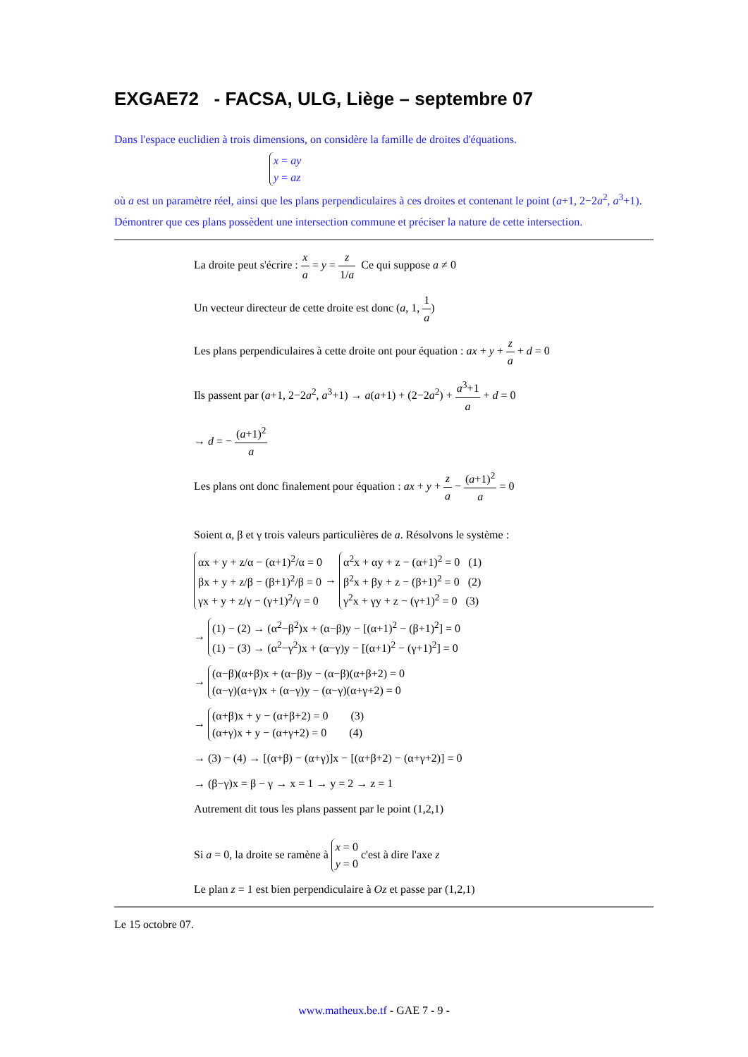EXGAE72 - FACSA, ULG, Liège – septembre 07
Dans l'espace euclidien à trois dimensions, on considère la famille de droites d'équations.
x = ay
y = az
où a est un paramètre réel, ainsi que les plans perpendiculaires à ces droites et contenant le point (a+1, 2−2a<sup>2</sup>, a<sup>3</sup>+1).
Démontrer que ces plans possèdent une intersection commune et préciser la nature de cette intersection.
La droite peut s'écrire : x a = y = z 1/a Ce qui suppose a ≠ 0
Un vecteur directeur de cette droite est donc (a, 1, 1 a)
Les plans perpendiculaires à cette droite ont pour équation : ax + y + z a + d = 0
Ils passent par (a+1, 2−2a<sup>2</sup>, a<sup>3</sup>+1) → a(a+1) + (2−2a<sup>2</sup>) + a<sup>3</sup>+1 a + d = 0
→ d = − (a+1)<sup>2</sup> a
Les plans ont donc finalement pour équation : ax + y + z a − (a+1)<sup>2</sup> a = 0
Soient α, β et γ trois valeurs particulières de a. Résolvons le système :
αx + y + z/α − (α+1)<sup>2</sup>/α = 0
βx + y + z/β − (β+1)<sup>2</sup>/β = 0
γx + y + z/γ − (γ+1)<sup>2</sup>/γ = 0 → α<sup>2</sup>x + αy + z − (α+1)<sup>2</sup> = 0 (1)
β<sup>2</sup>x + βy + z − (β+1)<sup>2</sup> = 0 (2)
γ<sup>2</sup>x + γy + z − (γ+1)<sup>2</sup> = 0 (3)
→ (1) − (2) → (α<sup>2</sup>−β<sup>2</sup>)x + (α−β)y − [(α+1)<sup>2</sup> − (β+1)<sup>2</sup>] = 0
(1) − (3) → (α<sup>2</sup>−γ<sup>2</sup>)x + (α−γ)y − [(α+1)<sup>2</sup> − (γ+1)<sup>2</sup>] = 0
→ (α−β)(α+β)x + (α−β)y − (α−β)(α+β+2) = 0
(α−γ)(α+γ)x + (α−γ)y − (α−γ)(α+γ+2) = 0
→ (α+β)x + y − (α+β+2) = 0 (3)
(α+γ)x + y − (α+γ+2) = 0 (4)
→ (3) − (4) → [(α+β) − (α+γ)]x − [(α+β+2) − (α+γ+2)] = 0
→ (β−γ)x = β − γ → x = 1 → y = 2 → z = 1
Autrement dit tous les plans passent par le point (1,2,1)
Si a = 0, la droite se ramène à x = 0
y = 0 c'est à dire l'axe z
Le plan z = 1 est bien perpendiculaire à Oz et passe par (1,2,1)
Le 15 octobre 07.
www.matheux.be.tf - GAE 7 - 9 -